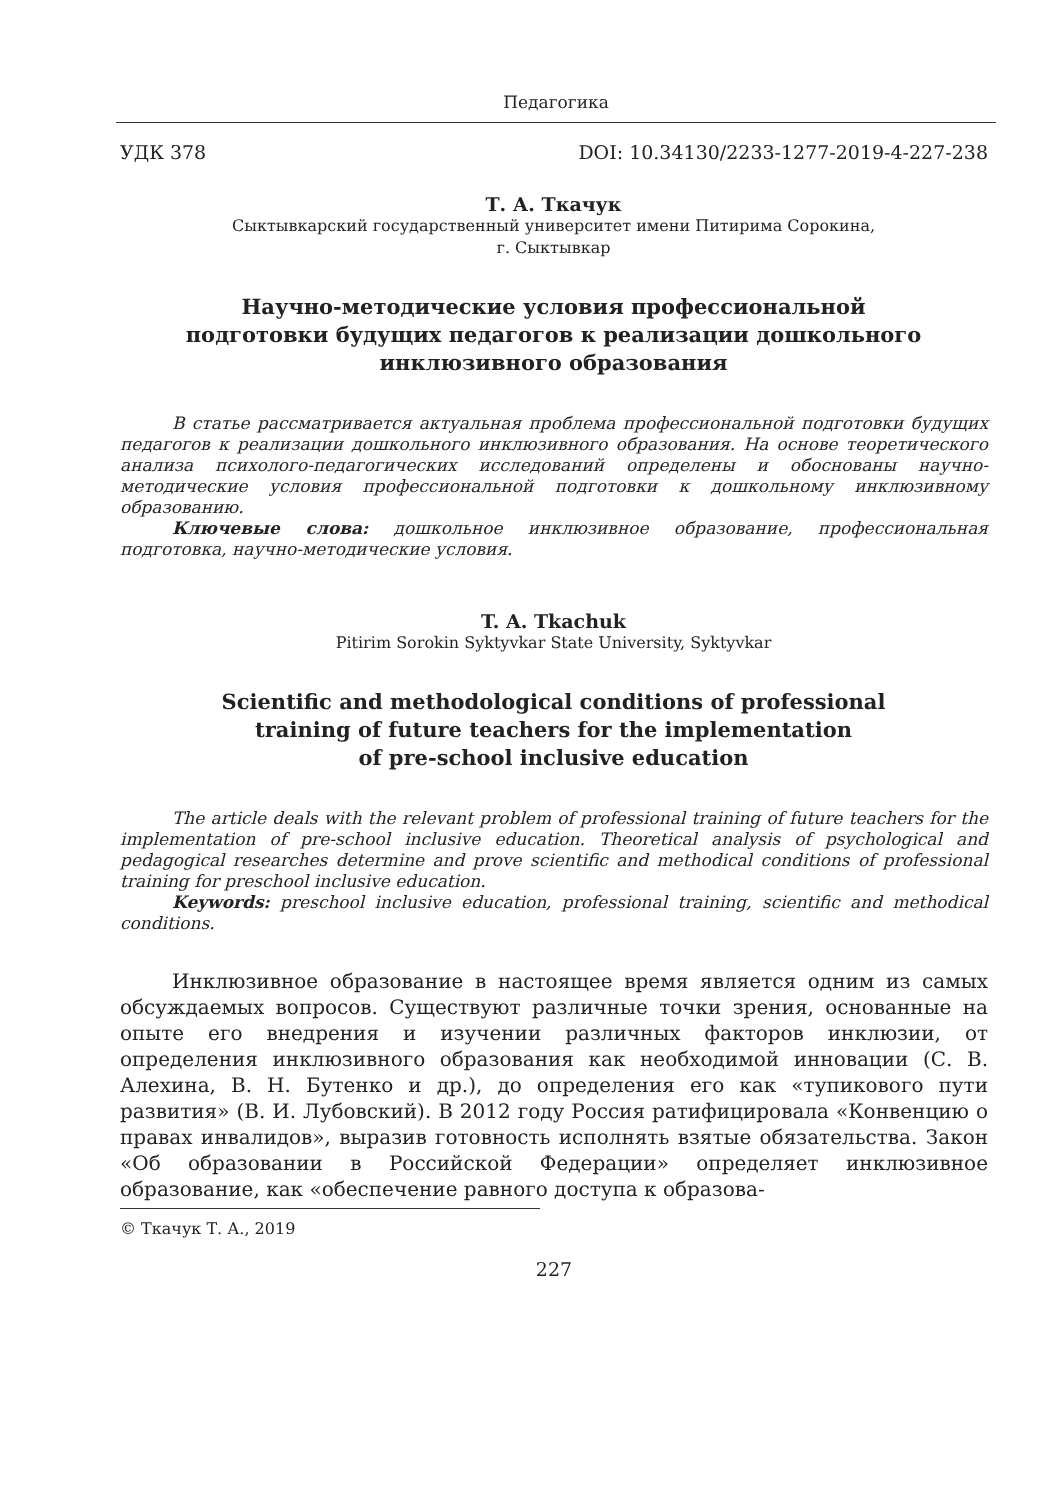Педагогика
УДК 378 DOI: 10.34130/2233-1277-2019-4-227-238
Т. А. Ткачук
Сыктывкарский государственный университет имени Питирима Сорокина,
г. Сыктывкар
Научно-методические условия профессиональной
подготовки будущих педагогов к реализации дошкольного
инклюзивного образования
В статье рассматривается актуальная проблема профессиональной подготовки будущих педагогов к реализации дошкольного инклюзивного образования. На основе теоретического анализа психолого-педагогических исследований определены и обоснованы научно-методические условия профессиональной подготовки к дошкольному инклюзивному образованию.
Ключевые слова: дошкольное инклюзивное образование, профессиональная подготовка, научно-методические условия.
T. A. Tkachuk
Pitirim Sorokin Syktyvkar State University, Syktyvkar
Scientific and methodological conditions of professional
training of future teachers for the implementation
of pre-school inclusive education
The article deals with the relevant problem of professional training of future teachers for the implementation of pre-school inclusive education. Theoretical analysis of psychological and pedagogical researches determine and prove scientific and methodical conditions of professional training for preschool inclusive education.
Keywords: preschool inclusive education, professional training, scientific and methodical conditions.
Инклюзивное образование в настоящее время является одним из самых обсуждаемых вопросов. Существуют различные точки зрения, основанные на опыте его внедрения и изучении различных факторов инклюзии, от определения инклюзивного образования как необходимой инновации (С. В. Алехина, В. Н. Бутенко и др.), до определения его как «тупикового пути развития» (В. И. Лубовский). В 2012 году Россия ратифицировала «Конвенцию о правах инвалидов», выразив готовность исполнять взятые обязательства. Закон «Об образовании в Российской Федерации» определяет инклюзивное образование, как «обеспечение равного доступа к образова-
© Ткачук Т. А., 2019
227